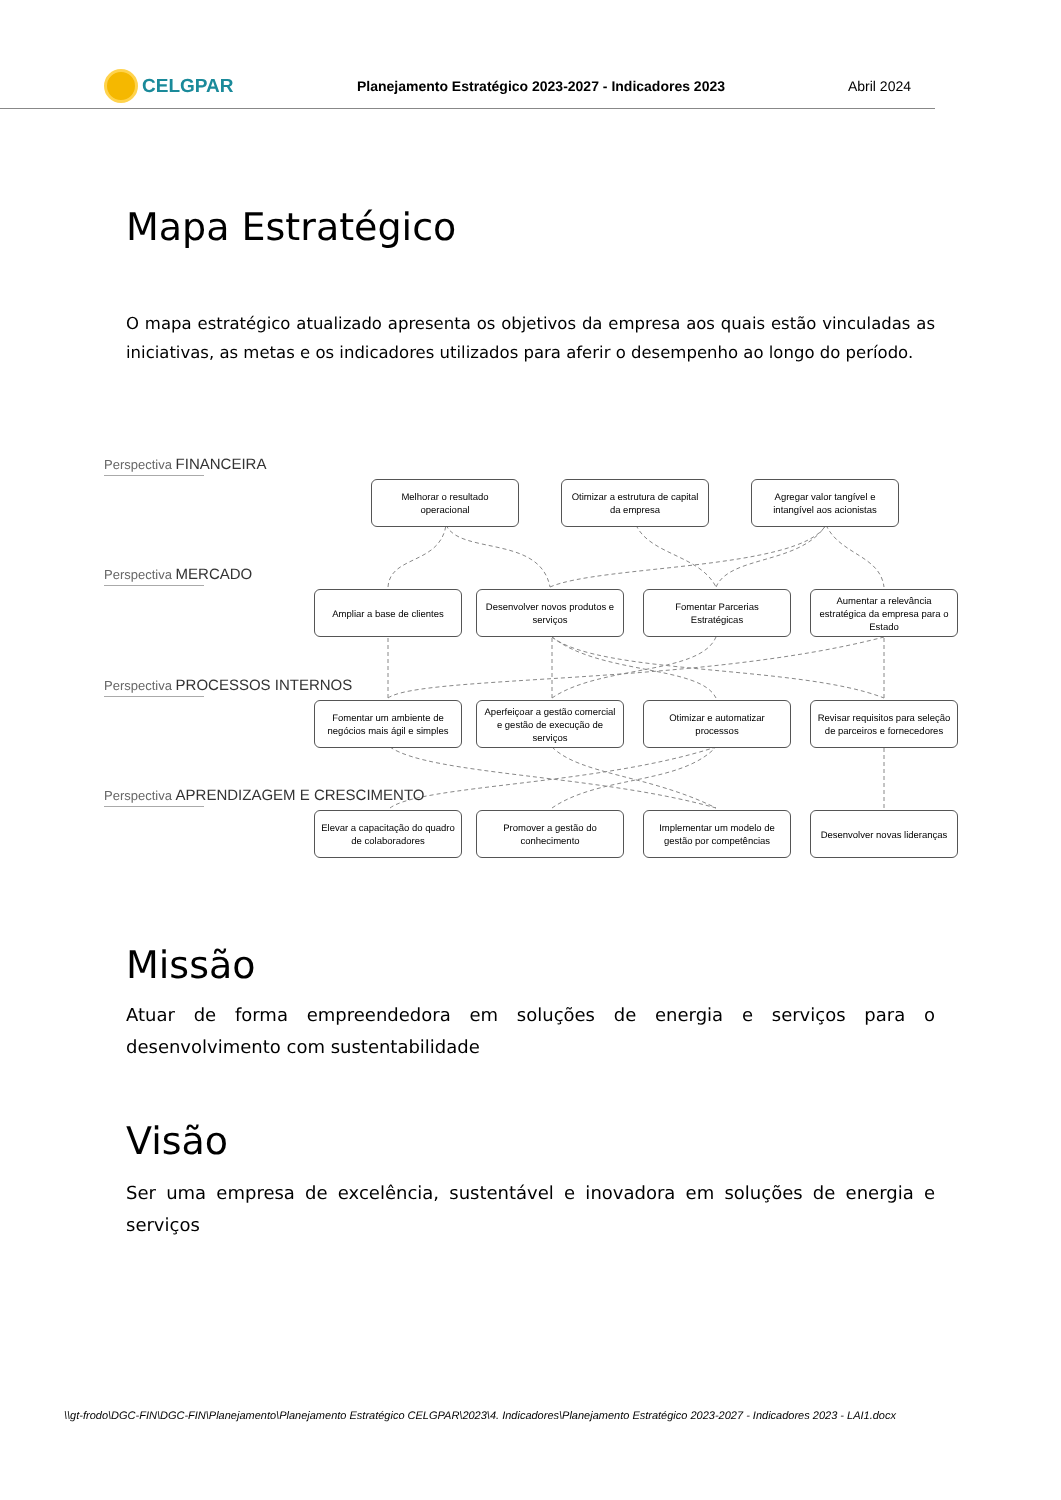CELGPAR
Planejamento Estratégico 2023-2027 - Indicadores 2023
Abril 2024
Mapa Estratégico
O mapa estratégico atualizado apresenta os objetivos da empresa aos quais estão vinculadas as iniciativas, as metas e os indicadores utilizados para aferir o desempenho ao longo do período.
Perspectiva FINANCEIRA
Melhorar o resultado operacional
Otimizar a estrutura de capital da empresa
Agregar valor tangível e intangível aos acionistas
Perspectiva MERCADO
Ampliar a base de clientes
Desenvolver novos produtos e serviços
Fomentar Parcerias Estratégicas
Aumentar a relevância estratégica da empresa para o Estado
Perspectiva PROCESSOS INTERNOS
Fomentar um ambiente de negócios mais ágil e simples
Aperfeiçoar a gestão comercial e gestão de execução de serviços
Otimizar e automatizar processos
Revisar requisitos para seleção de parceiros e fornecedores
Perspectiva APRENDIZAGEM E CRESCIMENTO
Elevar a capacitação do quadro de colaboradores
Promover a gestão do conhecimento
Implementar um modelo de gestão por competências
Desenvolver novas lideranças
Missão
Atuar de forma empreendedora em soluções de energia e serviços para o desenvolvimento com sustentabilidade
Visão
Ser uma empresa de excelência, sustentável e inovadora em soluções de energia e serviços
\\gt-frodo\DGC-FIN\DGC-FIN\Planejamento\Planejamento Estratégico CELGPAR\2023\4. Indicadores\Planejamento Estratégico 2023-2027 - Indicadores 2023 - LAI1.docx